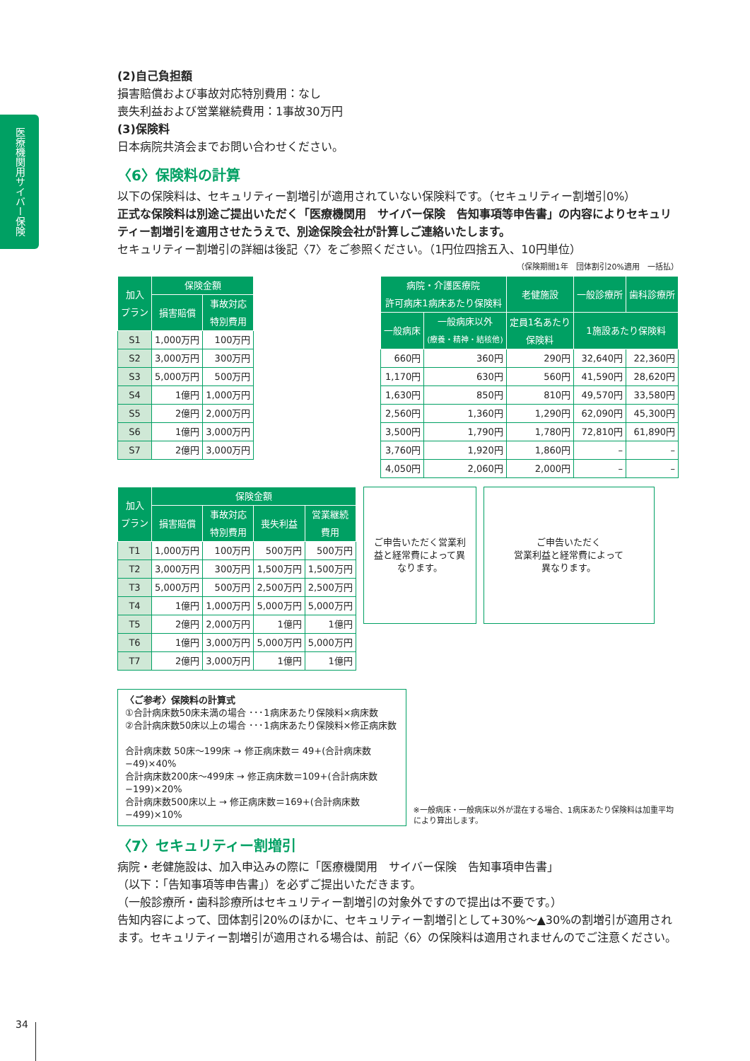医療機関用サイバー保険
(2)自己負担額
損害賠償および事故対応特別費用：なし
喪失利益および営業継続費用：1事故30万円
(3)保険料
日本病院共済会までお問い合わせください。
〈6〉保険料の計算
以下の保険料は、セキュリティー割増引が適用されていない保険料です。（セキュリティー割増引0%）
正式な保険料は別途ご提出いただく「医療機関用　サイバー保険　告知事項等申告書」の内容によりセキュリティー割増引を適用させたうえで、別途保険会社が計算しご連絡いたします。
セキュリティー割増引の詳細は後記〈7〉をご参照ください。（1円位四捨五入、10円単位）
（保険期間1年　団体割引20%適用　一括払）
| 加入 プラン | 保険金額 | |
| --- | --- | --- |
| | 損害賠償 | 事故対応 特別費用 |
| S1 | 1,000万円 | 100万円 |
| S2 | 3,000万円 | 300万円 |
| S3 | 5,000万円 | 500万円 |
| S4 | 1億円 | 1,000万円 |
| S5 | 2億円 | 2,000万円 |
| S6 | 1億円 | 3,000万円 |
| S7 | 2億円 | 3,000万円 |
| 病院・介護医療院 許可病床1病床あたり保険料 | | 老健施設 | 一般診療所 | 歯科診療所 |
| --- | --- | --- | --- | --- |
| 一般病床 | 一般病床以外 (療養・精神・結核他) | 定員1名あたり 保険料 | 1施設あたり保険料 | |
| 660円 | 360円 | 290円 | 32,640円 | 22,360円 |
| 1,170円 | 630円 | 560円 | 41,590円 | 28,620円 |
| 1,630円 | 850円 | 810円 | 49,570円 | 33,580円 |
| 2,560円 | 1,360円 | 1,290円 | 62,090円 | 45,300円 |
| 3,500円 | 1,790円 | 1,780円 | 72,810円 | 61,890円 |
| 3,760円 | 1,920円 | 1,860円 | – | – |
| 4,050円 | 2,060円 | 2,000円 | – | – |
| 加入 プラン | 保険金額 | | | |
| --- | --- | --- | --- | --- |
| | 損害賠償 | 事故対応 特別費用 | 喪失利益 | 営業継続 費用 |
| T1 | 1,000万円 | 100万円 | 500万円 | 500万円 |
| T2 | 3,000万円 | 300万円 | 1,500万円 | 1,500万円 |
| T3 | 5,000万円 | 500万円 | 2,500万円 | 2,500万円 |
| T4 | 1億円 | 1,000万円 | 5,000万円 | 5,000万円 |
| T5 | 2億円 | 2,000万円 | 1億円 | 1億円 |
| T6 | 1億円 | 3,000万円 | 5,000万円 | 5,000万円 |
| T7 | 2億円 | 3,000万円 | 1億円 | 1億円 |
ご申告いただく営業利益と経常費によって異なります。
ご申告いただく
営業利益と経常費によって
異なります。
〈ご参考〉保険料の計算式
①合計病床数50床未満の場合 ･･･1病床あたり保険料×病床数
②合計病床数50床以上の場合 ･･･1病床あたり保険料×修正病床数
合計病床数 50床～199床 → 修正病床数＝ 49+(合計病床数−49)×40%
合計病床数200床～499床 → 修正病床数＝109+(合計病床数−199)×20%
合計病床数500床以上 → 修正病床数＝169+(合計病床数−499)×10%
※一般病床・一般病床以外が混在する場合、1病床あたり保険料は加重平均により算出します。
〈7〉セキュリティー割増引
病院・老健施設は、加入申込みの際に「医療機関用　サイバー保険　告知事項申告書」
（以下：「告知事項等申告書」）を必ずご提出いただきます。
（一般診療所・歯科診療所はセキュリティー割増引の対象外ですので提出は不要です。）
告知内容によって、団体割引20%のほかに、セキュリティー割増引として+30%～▲30%の割増引が適用されます。セキュリティー割増引が適用される場合は、前記〈6〉の保険料は適用されませんのでご注意ください。
34